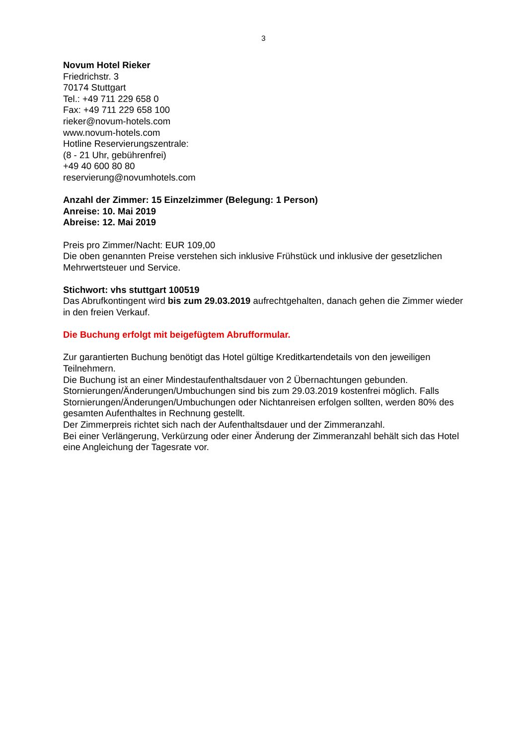3
Novum Hotel Rieker
Friedrichstr. 3
70174 Stuttgart
Tel.: +49 711 229 658 0
Fax: +49 711 229 658 100
rieker@novum-hotels.com
www.novum-hotels.com
Hotline Reservierungszentrale:
(8 - 21 Uhr, gebührenfrei)
+49 40 600 80 80
reservierung@novumhotels.com
Anzahl der Zimmer: 15 Einzelzimmer (Belegung: 1 Person)
Anreise: 10. Mai 2019
Abreise: 12. Mai 2019
Preis pro Zimmer/Nacht: EUR 109,00
Die oben genannten Preise verstehen sich inklusive Frühstück und inklusive der gesetzlichen Mehrwertsteuer und Service.
Stichwort: vhs stuttgart 100519
Das Abrufkontingent wird bis zum 29.03.2019 aufrechtgehalten, danach gehen die Zimmer wieder in den freien Verkauf.
Die Buchung erfolgt mit beigefügtem Abrufformular.
Zur garantierten Buchung benötigt das Hotel gültige Kreditkartendetails von den jeweiligen Teilnehmern.
Die Buchung ist an einer Mindestaufenthaltsdauer von 2 Übernachtungen gebunden.
Stornierungen/Änderungen/Umbuchungen sind bis zum 29.03.2019 kostenfrei möglich. Falls Stornierungen/Änderungen/Umbuchungen oder Nichtanreisen erfolgen sollten, werden 80% des gesamten Aufenthaltes in Rechnung gestellt.
Der Zimmerpreis richtet sich nach der Aufenthaltsdauer und der Zimmeranzahl.
Bei einer Verlängerung, Verkürzung oder einer Änderung der Zimmeranzahl behält sich das Hotel eine Angleichung der Tagesrate vor.